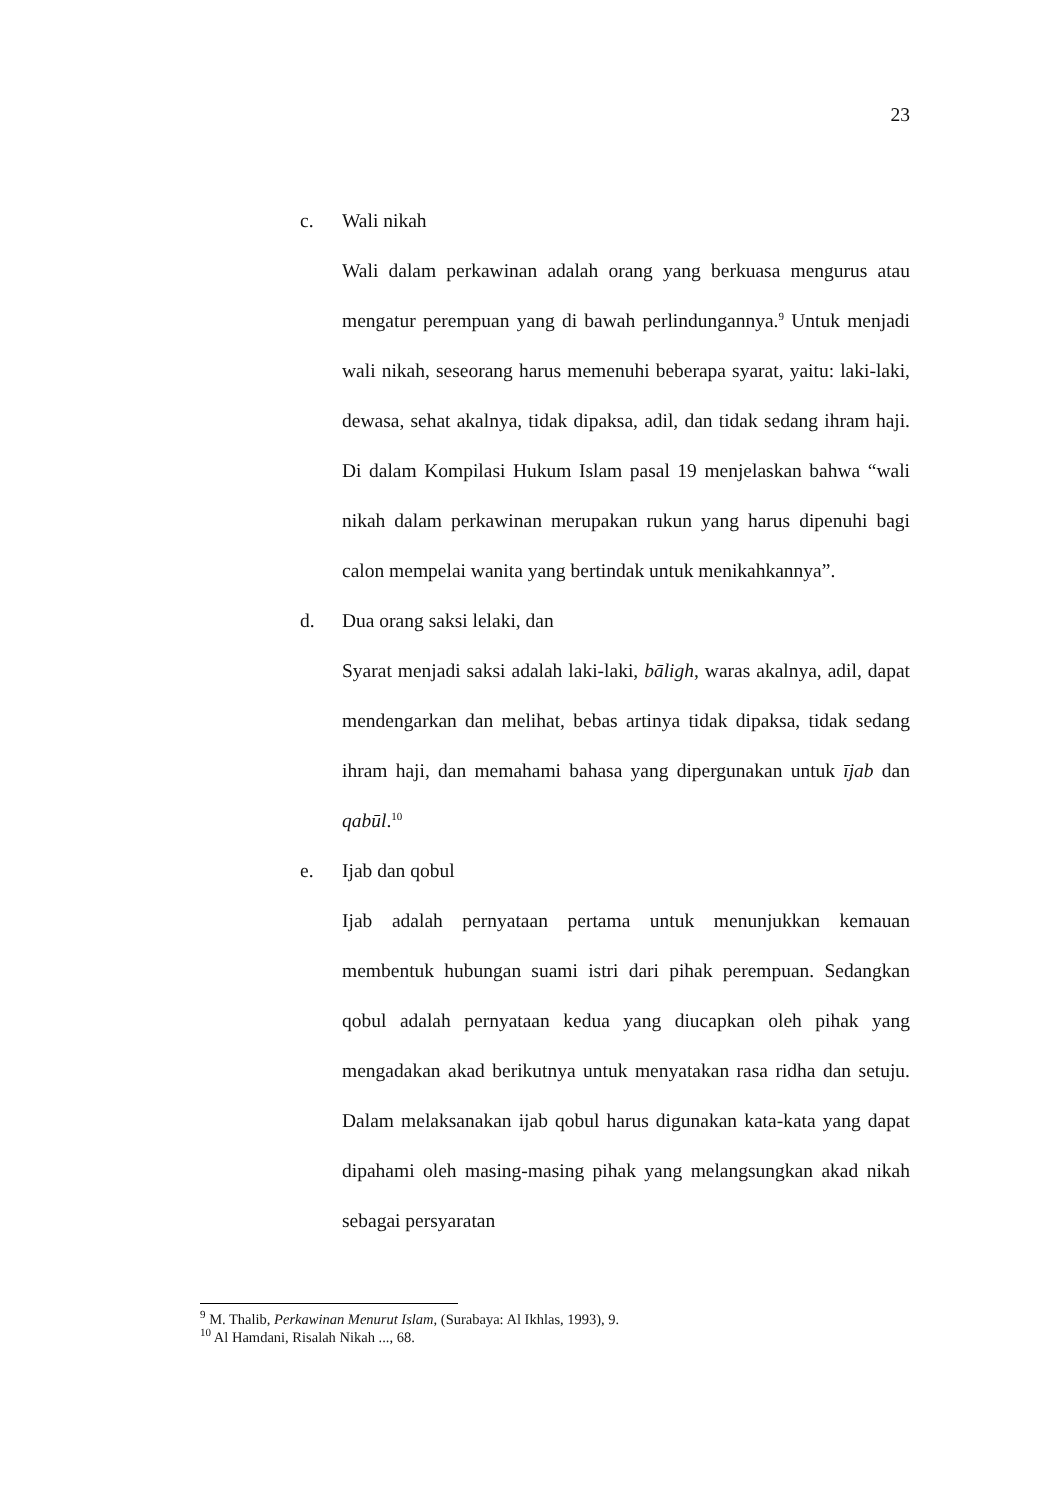23
c. Wali nikah
Wali dalam perkawinan adalah orang yang berkuasa mengurus atau mengatur perempuan yang di bawah perlindungannya.<sup>9</sup> Untuk menjadi wali nikah, seseorang harus memenuhi beberapa syarat, yaitu: laki-laki, dewasa, sehat akalnya, tidak dipaksa, adil, dan tidak sedang ihram haji. Di dalam Kompilasi Hukum Islam pasal 19 menjelaskan bahwa “wali nikah dalam perkawinan merupakan rukun yang harus dipenuhi bagi calon mempelai wanita yang bertindak untuk menikahkannya”.
d. Dua orang saksi lelaki, dan
Syarat menjadi saksi adalah laki-laki, bāligh, waras akalnya, adil, dapat mendengarkan dan melihat, bebas artinya tidak dipaksa, tidak sedang ihram haji, dan memahami bahasa yang dipergunakan untuk ījab dan qabūl.<sup>10</sup>
e. Ijab dan qobul
Ijab adalah pernyataan pertama untuk menunjukkan kemauan membentuk hubungan suami istri dari pihak perempuan. Sedangkan qobul adalah pernyataan kedua yang diucapkan oleh pihak yang mengadakan akad berikutnya untuk menyatakan rasa ridha dan setuju. Dalam melaksanakan ijab qobul harus digunakan kata-kata yang dapat dipahami oleh masing-masing pihak yang melangsungkan akad nikah sebagai persyaratan
<sup>9</sup> M. Thalib, Perkawinan Menurut Islam, (Surabaya: Al Ikhlas, 1993), 9.
<sup>10</sup> Al Hamdani, Risalah Nikah ..., 68.